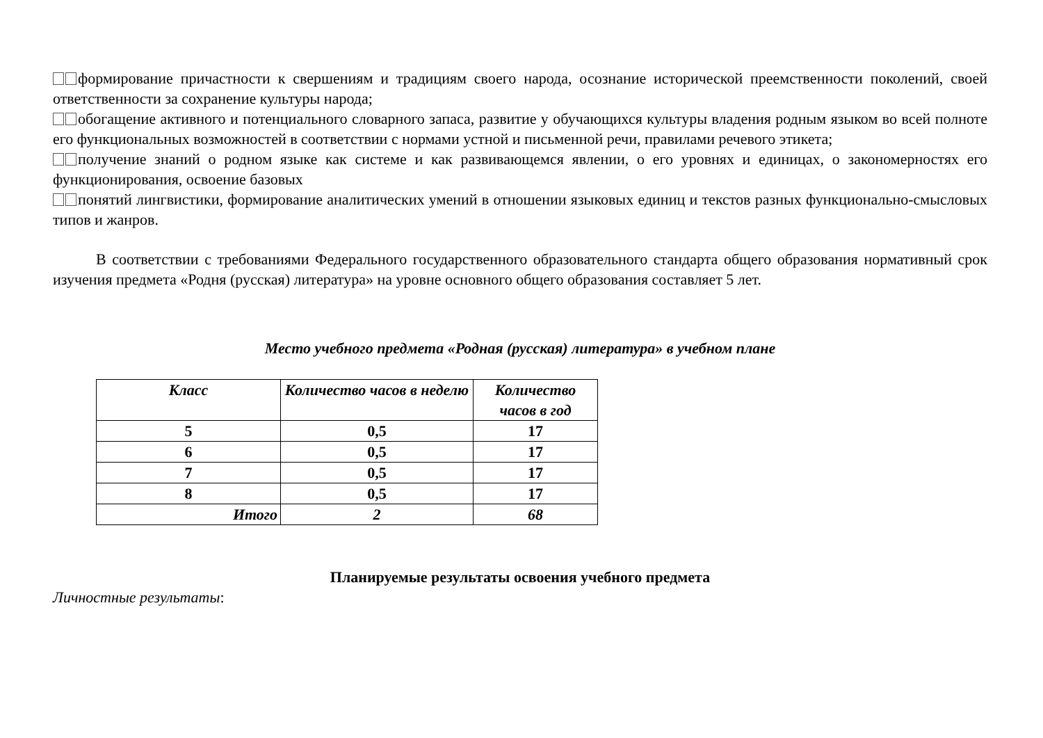формирование причастности к свершениям и традициям своего народа, осознание исторической преемственности поколений, своей ответственности за сохранение культуры народа;
обогащение активного и потенциального словарного запаса, развитие у обучающихся культуры владения родным языком во всей полноте его функциональных возможностей в соответствии с нормами устной и письменной речи, правилами речевого этикета;
получение знаний о родном языке как системе и как развивающемся явлении, о его уровнях и единицах, о закономерностях его функционирования, освоение базовых
понятий лингвистики, формирование аналитических умений в отношении языковых единиц и текстов разных функционально-смысловых типов и жанров.
В соответствии с требованиями Федерального государственного образовательного стандарта общего образования нормативный срок изучения предмета «Родня (русская) литература» на уровне основного общего образования составляет 5 лет.
Место учебного предмета «Родная (русская) литература» в учебном плане
| Класс | Количество часов в неделю | Количество часов в год |
| --- | --- | --- |
| 5 | 0,5 | 17 |
| 6 | 0,5 | 17 |
| 7 | 0,5 | 17 |
| 8 | 0,5 | 17 |
| Итого | 2 | 68 |
Планируемые результаты освоения учебного предмета
Личностные результаты: